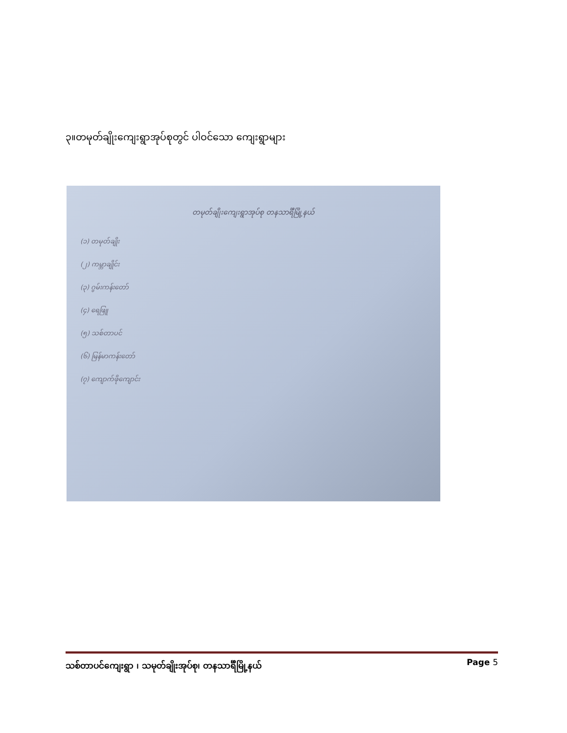၃။တမုတ်ချိုးကျေးရွာအုပ်စုတွင် ပါဝင်သော ကျေးရွာများ
တမုတ်ချိုးကျေးရွာအုပ်စု တနသာင်္ရီမြို့နယ်
(၁) တမုတ်ချိုး
(၂) ကမ္ဘာချိုင်း
(၃) ဂွမ်းကန်းတော်
(၄) ရေဖြူ
(၅) သစ်တာပင်
(၆) မြန်မာကန်းတော်
(၇) ကျောက်ဖိုကျောင်း
သစ်တာပင်ကျေးရွာ ၊ သမုတ်ချိုးအုပ်စု၊ တနသာင်္ရီမြို့နယ် Page 5